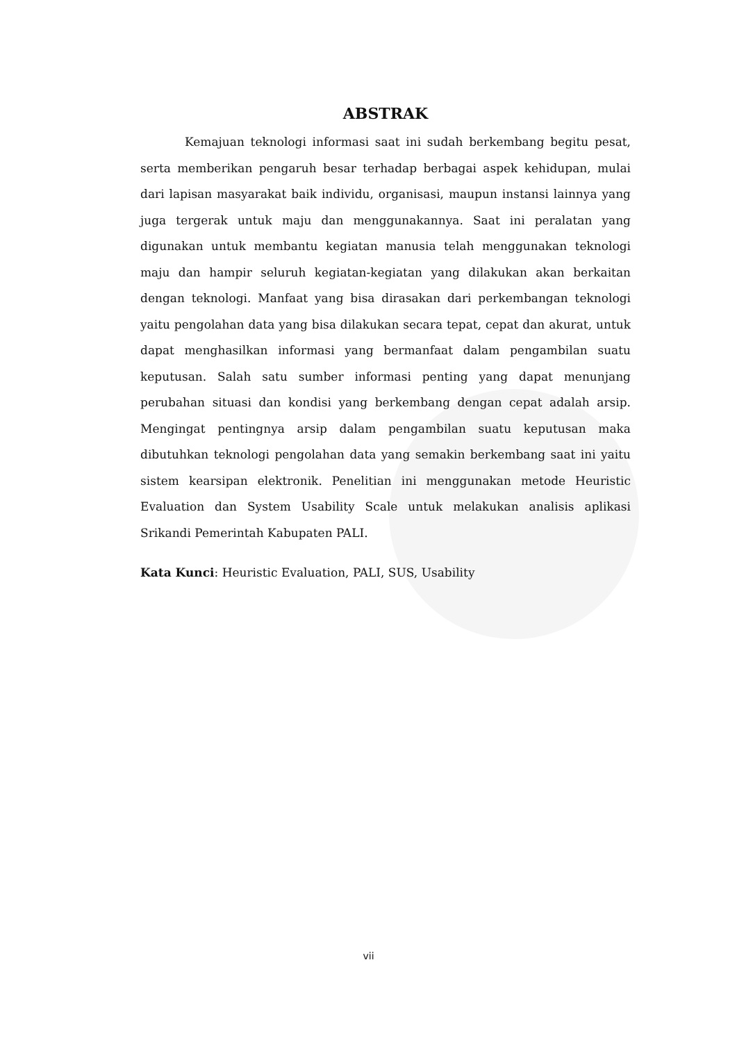ABSTRAK
Kemajuan teknologi informasi saat ini sudah berkembang begitu pesat, serta memberikan pengaruh besar terhadap berbagai aspek kehidupan, mulai dari lapisan masyarakat baik individu, organisasi, maupun instansi lainnya yang juga tergerak untuk maju dan menggunakannya. Saat ini peralatan yang digunakan untuk membantu kegiatan manusia telah menggunakan teknologi maju dan hampir seluruh kegiatan-kegiatan yang dilakukan akan berkaitan dengan teknologi. Manfaat yang bisa dirasakan dari perkembangan teknologi yaitu pengolahan data yang bisa dilakukan secara tepat, cepat dan akurat, untuk dapat menghasilkan informasi yang bermanfaat dalam pengambilan suatu keputusan. Salah satu sumber informasi penting yang dapat menunjang perubahan situasi dan kondisi yang berkembang dengan cepat adalah arsip. Mengingat pentingnya arsip dalam pengambilan suatu keputusan maka dibutuhkan teknologi pengolahan data yang semakin berkembang saat ini yaitu sistem kearsipan elektronik. Penelitian ini menggunakan metode Heuristic Evaluation dan System Usability Scale untuk melakukan analisis aplikasi Srikandi Pemerintah Kabupaten PALI.
Kata Kunci: Heuristic Evaluation, PALI, SUS, Usability
vii